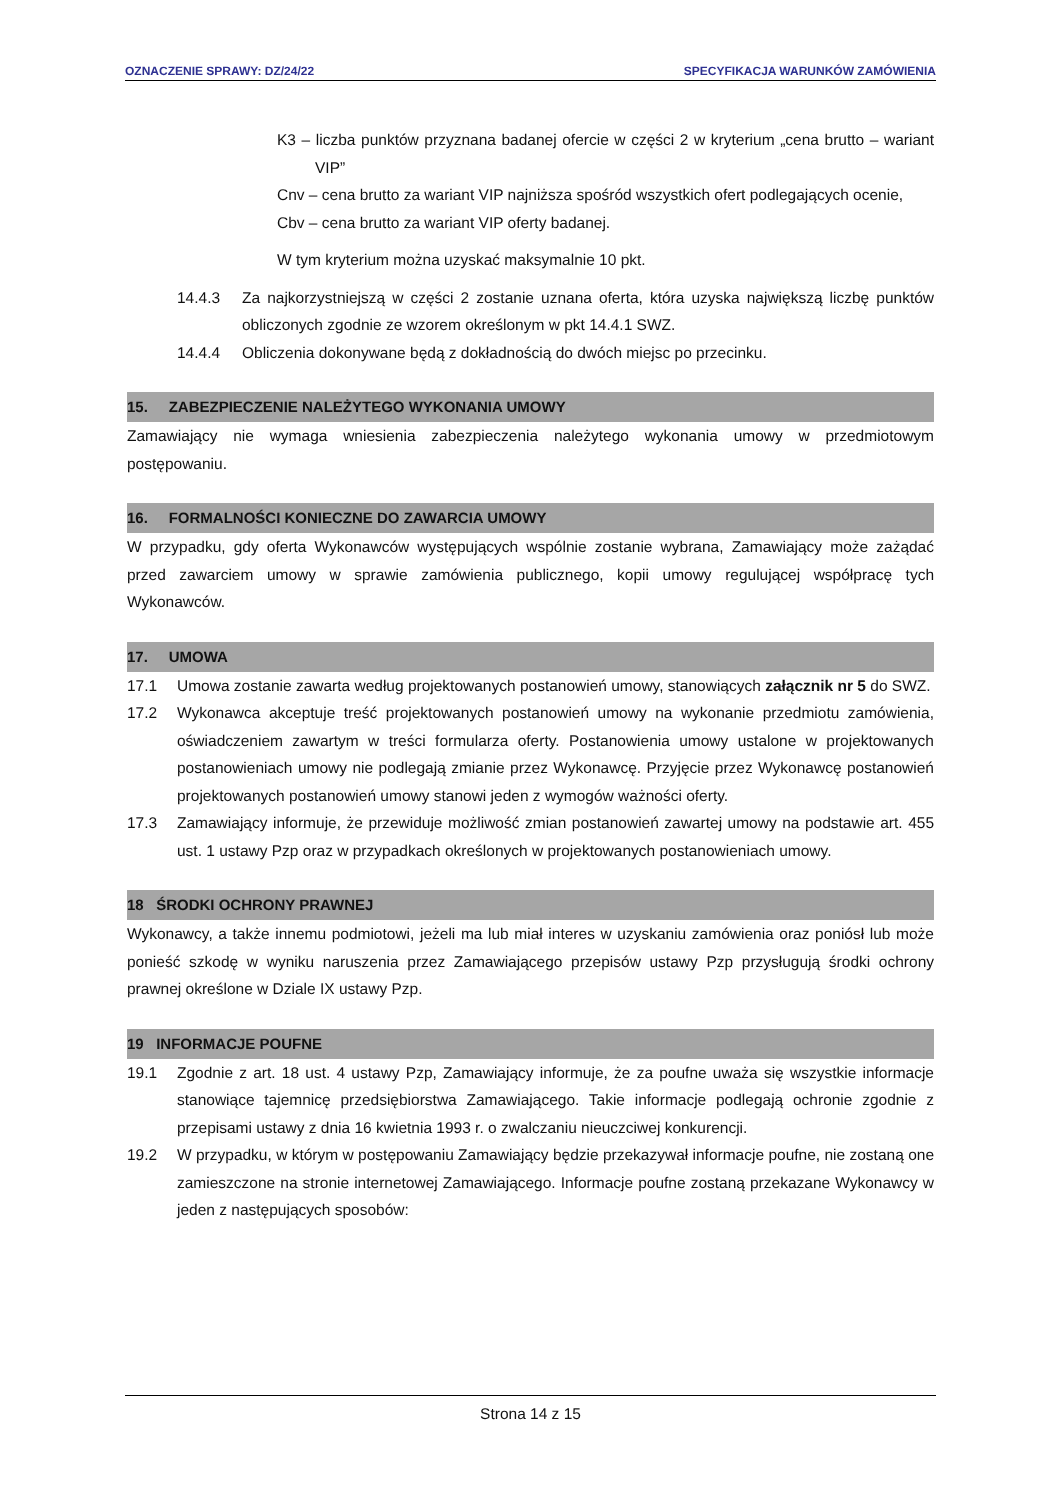OZNACZENIE SPRAWY: DZ/24/22 SPECYFIKACJA WARUNKÓW ZAMÓWIENIA
K3 – liczba punktów przyznana badanej ofercie w części 2 w kryterium „cena brutto – wariant VIP”
Cnv – cena brutto za wariant VIP najniższa spośród wszystkich ofert podlegających ocenie,
Cbv – cena brutto za wariant VIP oferty badanej.
W tym kryterium można uzyskać maksymalnie 10 pkt.
14.4.3 Za najkorzystniejszą w części 2 zostanie uznana oferta, która uzyska największą liczbę punktów obliczonych zgodnie ze wzorem określonym w pkt 14.4.1 SWZ.
14.4.4 Obliczenia dokonywane będą z dokładnością do dwóch miejsc po przecinku.
15. ZABEZPIECZENIE NALEŻYTEGO WYKONANIA UMOWY
Zamawiający nie wymaga wniesienia zabezpieczenia należytego wykonania umowy w przedmiotowym postępowaniu.
16. FORMALNOŚCI KONIECZNE DO ZAWARCIA UMOWY
W przypadku, gdy oferta Wykonawców występujących wspólnie zostanie wybrana, Zamawiający może zażądać przed zawarciem umowy w sprawie zamówienia publicznego, kopii umowy regulującej współpracę tych Wykonawców.
17. UMOWA
17.1 Umowa zostanie zawarta według projektowanych postanowień umowy, stanowiących załącznik nr 5 do SWZ.
17.2 Wykonawca akceptuje treść projektowanych postanowień umowy na wykonanie przedmiotu zamówienia, oświadczeniem zawartym w treści formularza oferty. Postanowienia umowy ustalone w projektowanych postanowieniach umowy nie podlegają zmianie przez Wykonawcę. Przyjęcie przez Wykonawcę postanowień projektowanych postanowień umowy stanowi jeden z wymogów ważności oferty.
17.3 Zamawiający informuje, że przewiduje możliwość zmian postanowień zawartej umowy na podstawie art. 455 ust. 1 ustawy Pzp oraz w przypadkach określonych w projektowanych postanowieniach umowy.
18 ŚRODKI OCHRONY PRAWNEJ
Wykonawcy, a także innemu podmiotowi, jeżeli ma lub miał interes w uzyskaniu zamówienia oraz poniósł lub może ponieść szkodę w wyniku naruszenia przez Zamawiającego przepisów ustawy Pzp przysługują środki ochrony prawnej określone w Dziale IX ustawy Pzp.
19 INFORMACJE POUFNE
19.1 Zgodnie z art. 18 ust. 4 ustawy Pzp, Zamawiający informuje, że za poufne uważa się wszystkie informacje stanowiące tajemnicę przedsiębiorstwa Zamawiającego. Takie informacje podlegają ochronie zgodnie z przepisami ustawy z dnia 16 kwietnia 1993 r. o zwalczaniu nieuczciwej konkurencji.
19.2 W przypadku, w którym w postępowaniu Zamawiający będzie przekazywał informacje poufne, nie zostaną one zamieszczone na stronie internetowej Zamawiającego. Informacje poufne zostaną przekazane Wykonawcy w jeden z następujących sposobów:
Strona 14 z 15